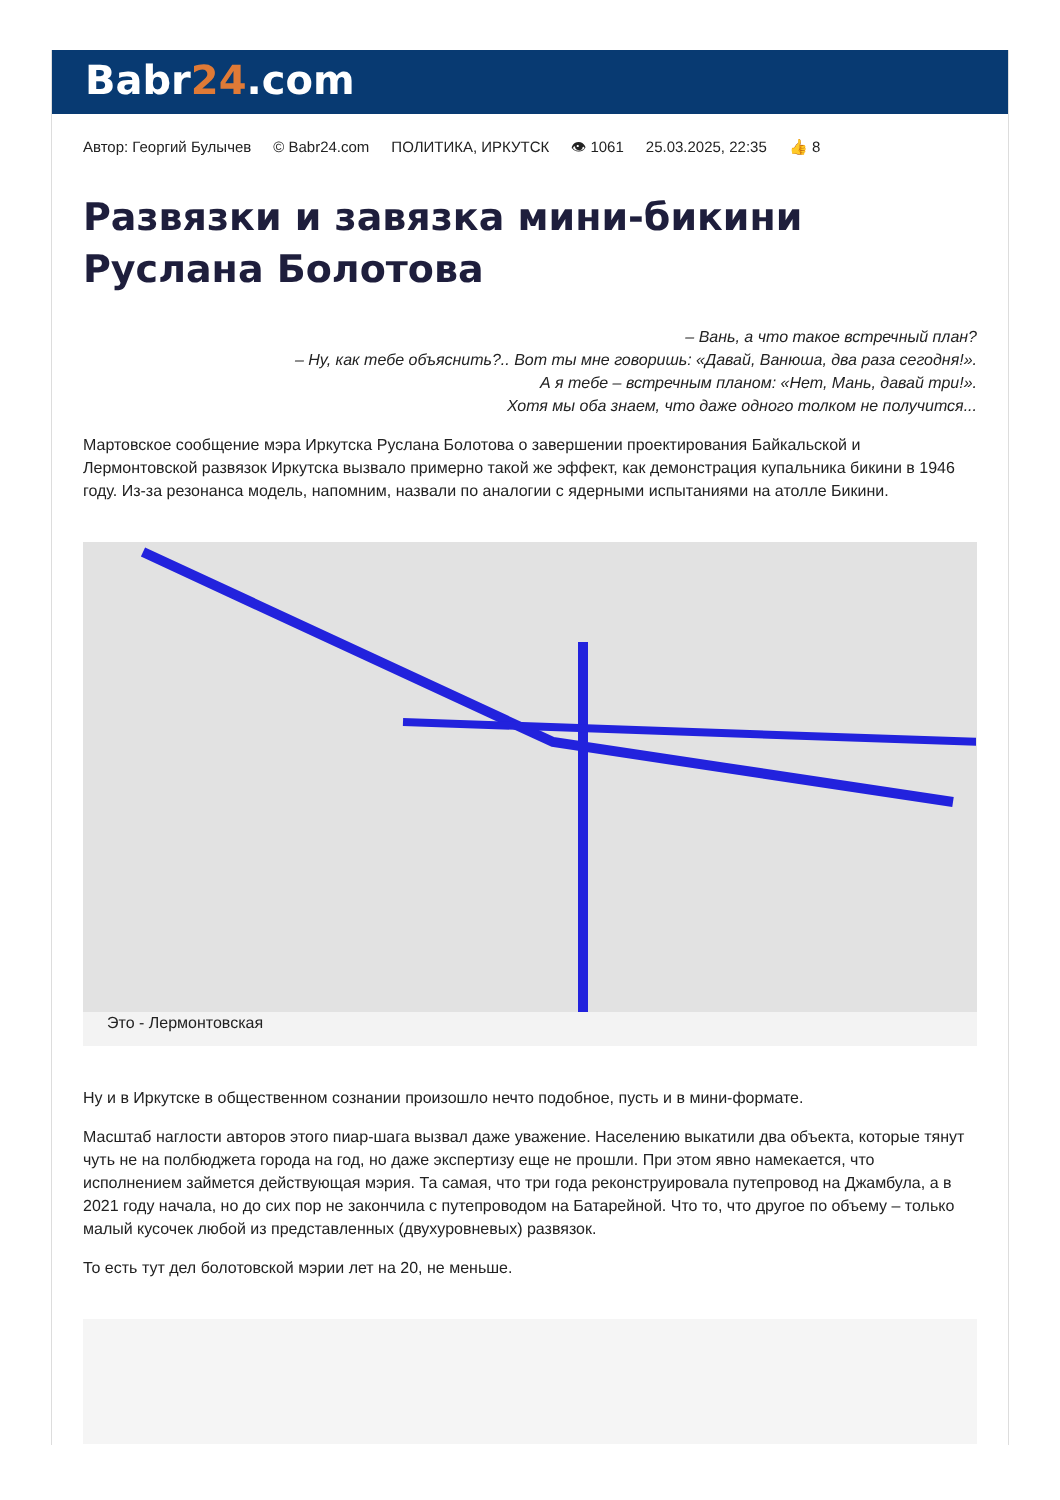Babr24.com
Автор: Георгий Булычев © Babr24.com ПОЛИТИКА, ИРКУТСК 👁 1061 25.03.2025, 22:35 👍 8
Развязки и завязка мини-бикини Руслана Болотова
– Вань, а что такое встречный план?
– Ну, как тебе объяснить?.. Вот ты мне говоришь: «Давай, Ванюша, два раза сегодня!».
А я тебе – встречным планом: «Нет, Мань, давай три!».
Хотя мы оба знаем, что даже одного толком не получится...
Мартовское сообщение мэра Иркутска Руслана Болотова о завершении проектирования Байкальской и Лермонтовской развязок Иркутска вызвало примерно такой же эффект, как демонстрация купальника бикини в 1946 году. Из-за резонанса модель, напомним, назвали по аналогии с ядерными испытаниями на атолле Бикини.
Это - Лермонтовская
Ну и в Иркутске в общественном сознании произошло нечто подобное, пусть и в мини-формате.
Масштаб наглости авторов этого пиар-шага вызвал даже уважение. Населению выкатили два объекта, которые тянут чуть не на полбюджета города на год, но даже экспертизу еще не прошли. При этом явно намекается, что исполнением займется действующая мэрия. Та самая, что три года реконструировала путепровод на Джамбула, а в 2021 году начала, но до сих пор не закончила с путепроводом на Батарейной. Что то, что другое по объему – только малый кусочек любой из представленных (двухуровневых) развязок.
То есть тут дел болотовской мэрии лет на 20, не меньше.